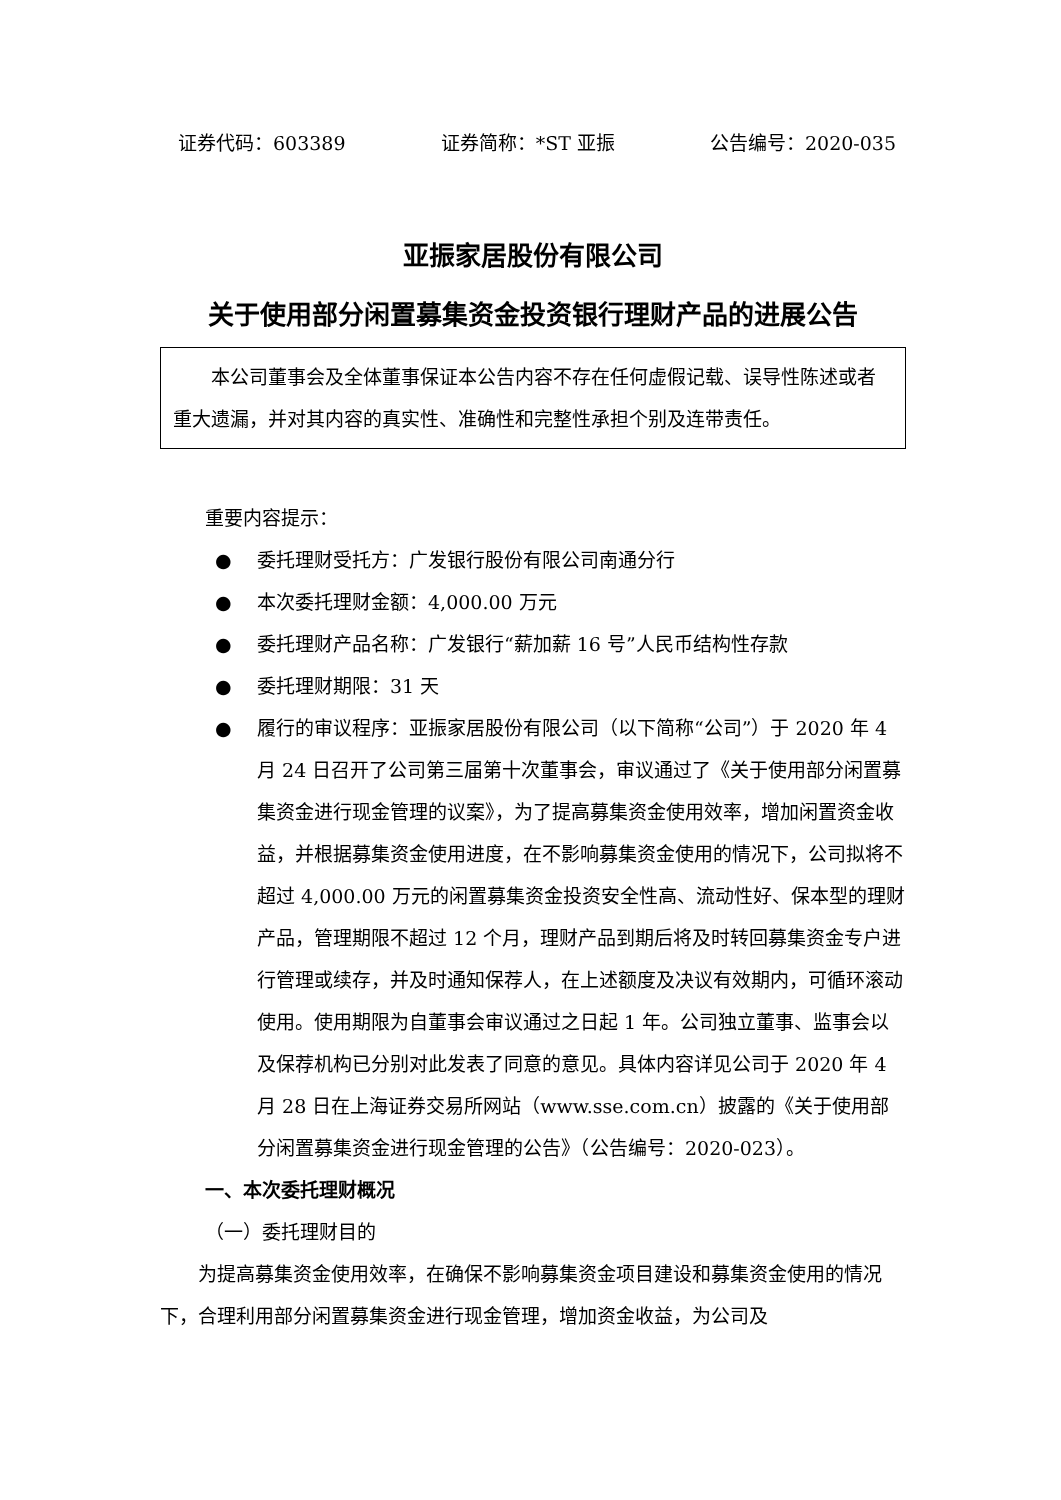证券代码：603389 证券简称：*ST 亚振 公告编号：2020-035
亚振家居股份有限公司
关于使用部分闲置募集资金投资银行理财产品的进展公告
本公司董事会及全体董事保证本公告内容不存在任何虚假记载、误导性陈述或者重大遗漏，并对其内容的真实性、准确性和完整性承担个别及连带责任。
重要内容提示：
● 委托理财受托方：广发银行股份有限公司南通分行
● 本次委托理财金额：4,000.00 万元
● 委托理财产品名称：广发银行“薪加薪 16 号”人民币结构性存款
● 委托理财期限：31 天
● 履行的审议程序：亚振家居股份有限公司（以下简称“公司”）于 2020 年 4 月 24 日召开了公司第三届第十次董事会，审议通过了《关于使用部分闲置募集资金进行现金管理的议案》，为了提高募集资金使用效率，增加闲置资金收益，并根据募集资金使用进度，在不影响募集资金使用的情况下，公司拟将不超过 4,000.00 万元的闲置募集资金投资安全性高、流动性好、保本型的理财产品，管理期限不超过 12 个月，理财产品到期后将及时转回募集资金专户进行管理或续存，并及时通知保荐人，在上述额度及决议有效期内，可循环滚动使用。使用期限为自董事会审议通过之日起 1 年。公司独立董事、监事会以及保荐机构已分别对此发表了同意的意见。具体内容详见公司于 2020 年 4 月 28 日在上海证券交易所网站（www.sse.com.cn）披露的《关于使用部分闲置募集资金进行现金管理的公告》（公告编号：2020-023）。
一、本次委托理财概况
（一）委托理财目的
为提高募集资金使用效率，在确保不影响募集资金项目建设和募集资金使用的情况下，合理利用部分闲置募集资金进行现金管理，增加资金收益，为公司及